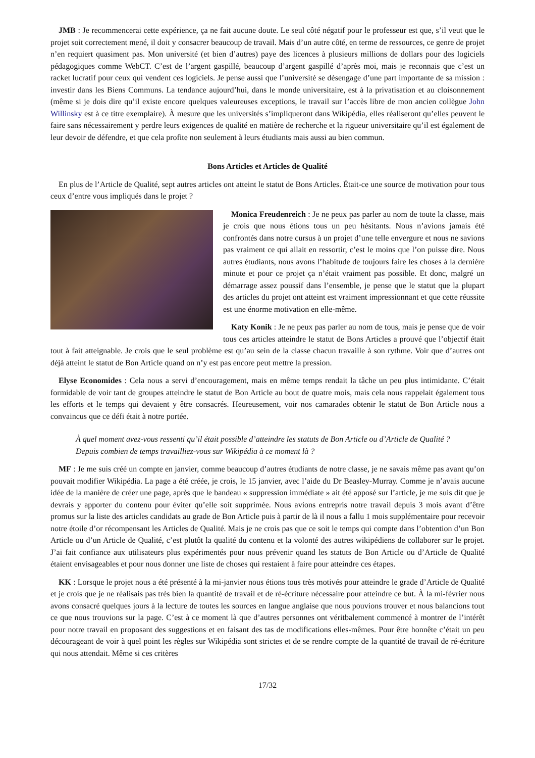JMB : Je recommencerai cette expérience, ça ne fait aucune doute. Le seul côté négatif pour le professeur est que, s’il veut que le projet soit correctement mené, il doit y consacrer beaucoup de travail. Mais d’un autre côté, en terme de ressources, ce genre de projet n’en requiert quasiment pas. Mon université (et bien d’autres) paye des licences à plusieurs millions de dollars pour des logiciels pédagogiques comme WebCT. C’est de l’argent gaspillé, beaucoup d’argent gaspillé d’après moi, mais je reconnais que c’est un racket lucratif pour ceux qui vendent ces logiciels. Je pense aussi que l’université se désengage d’une part importante de sa mission : investir dans les Biens Communs. La tendance aujourd’hui, dans le monde universitaire, est à la privatisation et au cloisonnement (même si je dois dire qu’il existe encore quelques valeureuses exceptions, le travail sur l’accès libre de mon ancien collègue John Willinsky est à ce titre exemplaire). À mesure que les universités s’impliqueront dans Wikipédia, elles réaliseront qu’elles peuvent le faire sans nécessairement y perdre leurs exigences de qualité en matière de recherche et la rigueur universitaire qu’il est également de leur devoir de défendre, et que cela profite non seulement à leurs étudiants mais aussi au bien commun.
Bons Articles et Articles de Qualité
En plus de l’Article de Qualité, sept autres articles ont atteint le statut de Bons Articles. Était-ce une source de motivation pour tous ceux d’entre vous impliqués dans le projet ?
Monica Freudenreich : Je ne peux pas parler au nom de toute la classe, mais je crois que nous étions tous un peu hésitants. Nous n’avions jamais été confrontés dans notre cursus à un projet d’une telle envergure et nous ne savions pas vraiment ce qui allait en ressortir, c’est le moins que l’on puisse dire. Nous autres étudiants, nous avons l’habitude de toujours faire les choses à la dernière minute et pour ce projet ça n’était vraiment pas possible. Et donc, malgré un démarrage assez poussif dans l’ensemble, je pense que le statut que la plupart des articles du projet ont atteint est vraiment impressionnant et que cette réussite est une énorme motivation en elle-même.
Katy Konik : Je ne peux pas parler au nom de tous, mais je pense que de voir tous ces articles atteindre le statut de Bons Articles a prouvé que l’objectif était tout à fait atteignable. Je crois que le seul problème est qu’au sein de la classe chacun travaille à son rythme. Voir que d’autres ont déjà atteint le statut de Bon Article quand on n’y est pas encore peut mettre la pression.
Elyse Economides : Cela nous a servi d’encouragement, mais en même temps rendait la tâche un peu plus intimidante. C’était formidable de voir tant de groupes atteindre le statut de Bon Article au bout de quatre mois, mais cela nous rappelait également tous les efforts et le temps qui devaient y être consacrés. Heureusement, voir nos camarades obtenir le statut de Bon Article nous a convaincus que ce défi était à notre portée.
À quel moment avez-vous ressenti qu’il était possible d’atteindre les statuts de Bon Article ou d’Article de Qualité ? Depuis combien de temps travailliez-vous sur Wikipédia à ce moment là ?
MF : Je me suis créé un compte en janvier, comme beaucoup d’autres étudiants de notre classe, je ne savais même pas avant qu’on pouvait modifier Wikipédia. La page a été créée, je crois, le 15 janvier, avec l’aide du Dr Beasley-Murray. Comme je n’avais aucune idée de la manière de créer une page, après que le bandeau « suppression immédiate » ait été apposé sur l’article, je me suis dit que je devrais y apporter du contenu pour éviter qu’elle soit supprimée. Nous avions entrepris notre travail depuis 3 mois avant d’être promus sur la liste des articles candidats au grade de Bon Article puis à partir de là il nous a fallu 1 mois supplémentaire pour recevoir notre étoile d’or récompensant les Articles de Qualité. Mais je ne crois pas que ce soit le temps qui compte dans l’obtention d’un Bon Article ou d’un Article de Qualité, c’est plutôt la qualité du contenu et la volonté des autres wikipédiens de collaborer sur le projet. J’ai fait confiance aux utilisateurs plus expérimentés pour nous prévenir quand les statuts de Bon Article ou d’Article de Qualité étaient envisageables et pour nous donner une liste de choses qui restaient à faire pour atteindre ces étapes.
KK : Lorsque le projet nous a été présenté à la mi-janvier nous étions tous très motivés pour atteindre le grade d’Article de Qualité et je crois que je ne réalisais pas très bien la quantité de travail et de ré-écriture nécessaire pour atteindre ce but. À la mi-février nous avons consacré quelques jours à la lecture de toutes les sources en langue anglaise que nous pouvions trouver et nous balancions tout ce que nous trouvions sur la page. C’est à ce moment là que d’autres personnes ont véritbalement commencé à montrer de l’intérêt pour notre travail en proposant des suggestions et en faisant des tas de modifications elles-mêmes. Pour être honnête c’était un peu décourageant de voir à quel point les règles sur Wikipédia sont strictes et de se rendre compte de la quantité de travail de ré-écriture qui nous attendait. Même si ces critères
17/32